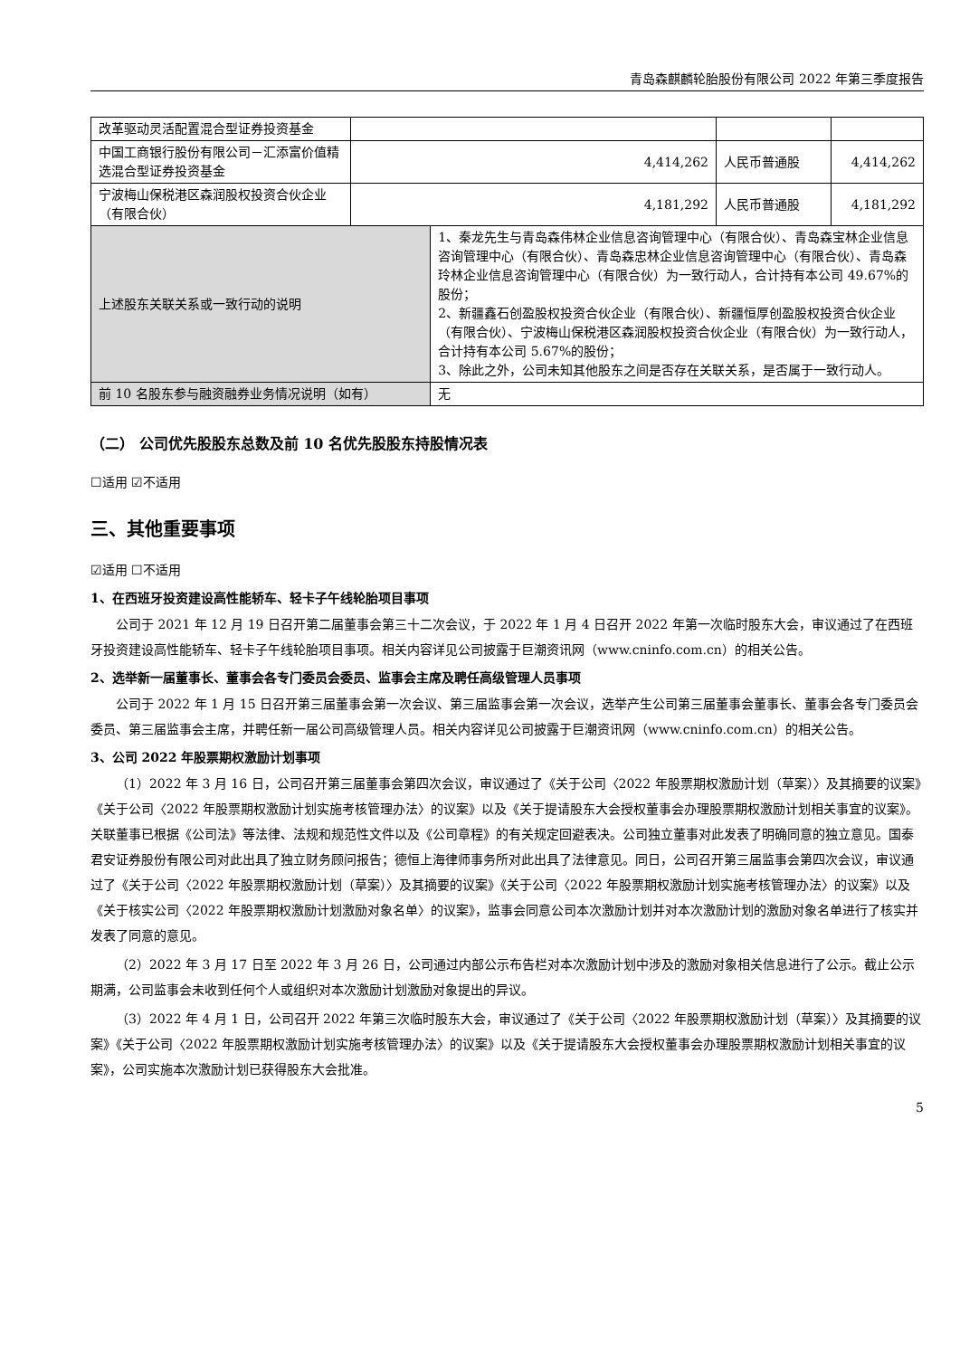青岛森麒麟轮胎股份有限公司 2022 年第三季度报告
| 改革驱动灵活配置混合型证券投资基金 | | | | |
| 中国工商银行股份有限公司－汇添富价值精选混合型证券投资基金 | 4,414,262 | | 人民币普通股 | 4,414,262 |
| 宁波梅山保税港区森润股权投资合伙企业（有限合伙） | 4,181,292 | | 人民币普通股 | 4,181,292 |
| 上述股东关联关系或一致行动的说明 | | 1、秦龙先生与青岛森伟林企业信息咨询管理中心（有限合伙）、青岛森宝林企业信息咨询管理中心（有限合伙）、青岛森忠林企业信息咨询管理中心（有限合伙）、青岛森玲林企业信息咨询管理中心（有限合伙）为一致行动人，合计持有本公司 49.67%的股份； 2、新疆鑫石创盈股权投资合伙企业（有限合伙）、新疆恒厚创盈股权投资合伙企业（有限合伙）、宁波梅山保税港区森润股权投资合伙企业（有限合伙）为一致行动人，合计持有本公司 5.67%的股份； 3、除此之外，公司未知其他股东之间是否存在关联关系，是否属于一致行动人。 | | |
| 前 10 名股东参与融资融券业务情况说明（如有） | | 无 | | |
（二） 公司优先股股东总数及前 10 名优先股股东持股情况表
☐适用 ☑不适用
三、其他重要事项
☑适用 ☐不适用
1、在西班牙投资建设高性能轿车、轻卡子午线轮胎项目事项
公司于 2021 年 12 月 19 日召开第二届董事会第三十二次会议，于 2022 年 1 月 4 日召开 2022 年第一次临时股东大会，审议通过了在西班牙投资建设高性能轿车、轻卡子午线轮胎项目事项。相关内容详见公司披露于巨潮资讯网（www.cninfo.com.cn）的相关公告。
2、选举新一届董事长、董事会各专门委员会委员、监事会主席及聘任高级管理人员事项
公司于 2022 年 1 月 15 日召开第三届董事会第一次会议、第三届监事会第一次会议，选举产生公司第三届董事会董事长、董事会各专门委员会委员、第三届监事会主席，并聘任新一届公司高级管理人员。相关内容详见公司披露于巨潮资讯网（www.cninfo.com.cn）的相关公告。
3、公司 2022 年股票期权激励计划事项
（1）2022 年 3 月 16 日，公司召开第三届董事会第四次会议，审议通过了《关于公司〈2022 年股票期权激励计划（草案）〉及其摘要的议案》《关于公司〈2022 年股票期权激励计划实施考核管理办法〉的议案》以及《关于提请股东大会授权董事会办理股票期权激励计划相关事宜的议案》。关联董事已根据《公司法》等法律、法规和规范性文件以及《公司章程》的有关规定回避表决。公司独立董事对此发表了明确同意的独立意见。国泰君安证券股份有限公司对此出具了独立财务顾问报告；德恒上海律师事务所对此出具了法律意见。同日，公司召开第三届监事会第四次会议，审议通过了《关于公司〈2022 年股票期权激励计划（草案）〉及其摘要的议案》《关于公司〈2022 年股票期权激励计划实施考核管理办法〉的议案》以及《关于核实公司〈2022 年股票期权激励计划激励对象名单〉的议案》，监事会同意公司本次激励计划并对本次激励计划的激励对象名单进行了核实并发表了同意的意见。
（2）2022 年 3 月 17 日至 2022 年 3 月 26 日，公司通过内部公示布告栏对本次激励计划中涉及的激励对象相关信息进行了公示。截止公示期满，公司监事会未收到任何个人或组织对本次激励计划激励对象提出的异议。
（3）2022 年 4 月 1 日，公司召开 2022 年第三次临时股东大会，审议通过了《关于公司〈2022 年股票期权激励计划（草案）〉及其摘要的议案》《关于公司〈2022 年股票期权激励计划实施考核管理办法〉的议案》以及《关于提请股东大会授权董事会办理股票期权激励计划相关事宜的议案》，公司实施本次激励计划已获得股东大会批准。
5